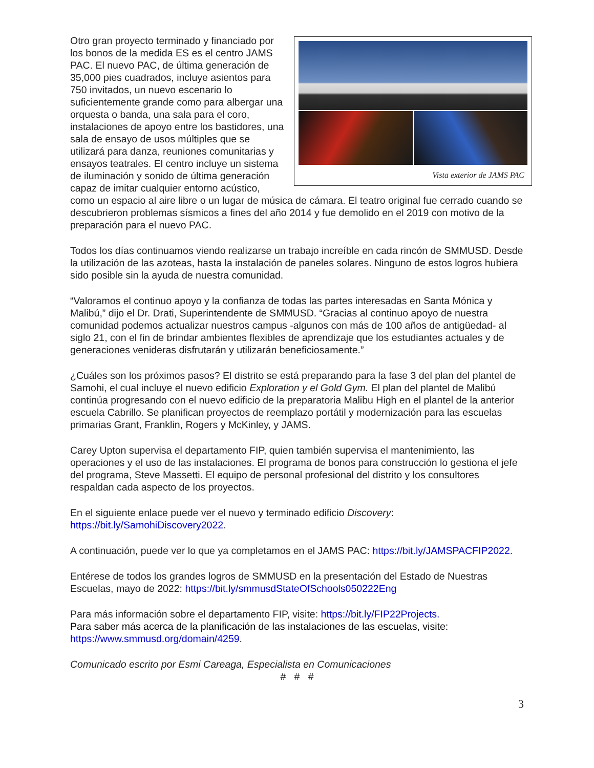Vista exterior de JAMS PAC
Otro gran proyecto terminado y financiado por los bonos de la medida ES es el centro JAMS PAC. El nuevo PAC, de última generación de 35,000 pies cuadrados, incluye asientos para 750 invitados, un nuevo escenario lo suficientemente grande como para albergar una orquesta o banda, una sala para el coro, instalaciones de apoyo entre los bastidores, una sala de ensayo de usos múltiples que se utilizará para danza, reuniones comunitarias y ensayos teatrales. El centro incluye un sistema de iluminación y sonido de última generación capaz de imitar cualquier entorno acústico, como un espacio al aire libre o un lugar de música de cámara. El teatro original fue cerrado cuando se descubrieron problemas sísmicos a fines del año 2014 y fue demolido en el 2019 con motivo de la preparación para el nuevo PAC.
Todos los días continuamos viendo realizarse un trabajo increíble en cada rincón de SMMUSD. Desde la utilización de las azoteas, hasta la instalación de paneles solares. Ninguno de estos logros hubiera sido posible sin la ayuda de nuestra comunidad.
“Valoramos el continuo apoyo y la confianza de todas las partes interesadas en Santa Mónica y Malibú,” dijo el Dr. Drati, Superintendente de SMMUSD. “Gracias al continuo apoyo de nuestra comunidad podemos actualizar nuestros campus -algunos con más de 100 años de antigüedad- al siglo 21, con el fin de brindar ambientes flexibles de aprendizaje que los estudiantes actuales y de generaciones venideras disfrutarán y utilizarán beneficiosamente.”
¿Cuáles son los próximos pasos? El distrito se está preparando para la fase 3 del plan del plantel de Samohi, el cual incluye el nuevo edificio Exploration y el Gold Gym. El plan del plantel de Malibú continúa progresando con el nuevo edificio de la preparatoria Malibu High en el plantel de la anterior escuela Cabrillo. Se planifican proyectos de reemplazo portátil y modernización para las escuelas primarias Grant, Franklin, Rogers y McKinley, y JAMS.
Carey Upton supervisa el departamento FIP, quien también supervisa el mantenimiento, las operaciones y el uso de las instalaciones. El programa de bonos para construcción lo gestiona el jefe del programa, Steve Massetti. El equipo de personal profesional del distrito y los consultores respaldan cada aspecto de los proyectos.
En el siguiente enlace puede ver el nuevo y terminado edificio Discovery: https://bit.ly/SamohiDiscovery2022.
A continuación, puede ver lo que ya completamos en el JAMS PAC: https://bit.ly/JAMSPACFIP2022.
Entérese de todos los grandes logros de SMMUSD en la presentación del Estado de Nuestras Escuelas, mayo de 2022: https://bit.ly/smmusdStateOfSchools050222Eng
Para más información sobre el departamento FIP, visite: https://bit.ly/FIP22Projects.
Para saber más acerca de la planificación de las instalaciones de las escuelas, visite: https://www.smmusd.org/domain/4259.
Comunicado escrito por Esmi Careaga, Especialista en Comunicaciones
# # #
3